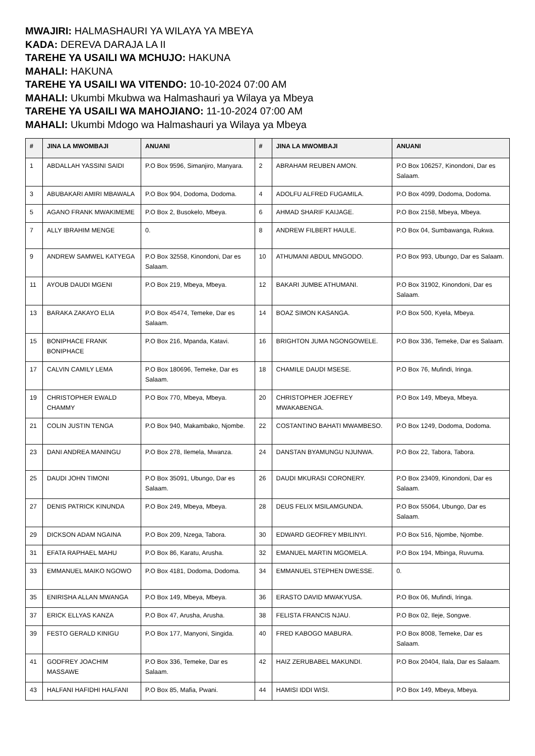MWAJIRI: HALMASHAURI YA WILAYA YA MBEYA
KADA: DEREVA DARAJA LA II
TAREHE YA USAILI WA MCHUJO: HAKUNA
MAHALI: HAKUNA
TAREHE YA USAILI WA VITENDO: 10-10-2024 07:00 AM
MAHALI: Ukumbi Mkubwa wa Halmashauri ya Wilaya ya Mbeya
TAREHE YA USAILI WA MAHOJIANO: 11-10-2024 07:00 AM
MAHALI: Ukumbi Mdogo wa Halmashauri ya Wilaya ya Mbeya
| # | JINA LA MWOMBAJI | ANUANI | # | JINA LA MWOMBAJI | ANUANI |
| --- | --- | --- | --- | --- | --- |
| 1 | ABDALLAH YASSINI SAIDI | P.O Box 9596, Simanjiro, Manyara. | 2 | ABRAHAM REUBEN AMON. | P.O Box 106257, Kinondoni, Dar es Salaam. |
| 3 | ABUBAKARI AMIRI MBAWALA | P.O Box 904, Dodoma, Dodoma. | 4 | ADOLFU ALFRED FUGAMILA. | P.O Box 4099, Dodoma, Dodoma. |
| 5 | AGANO FRANK MWAKIMEME | P.O Box 2, Busokelo, Mbeya. | 6 | AHMAD SHARIF KAIJAGE. | P.O Box 2158, Mbeya, Mbeya. |
| 7 | ALLY IBRAHIM MENGE | 0. | 8 | ANDREW FILBERT HAULE. | P.O Box 04, Sumbawanga, Rukwa. |
| 9 | ANDREW SAMWEL KATYEGA | P.O Box 32558, Kinondoni, Dar es Salaam. | 10 | ATHUMANI ABDUL MNGODO. | P.O Box 993, Ubungo, Dar es Salaam. |
| 11 | AYOUB DAUDI MGENI | P.O Box 219, Mbeya, Mbeya. | 12 | BAKARI JUMBE ATHUMANI. | P.O Box 31902, Kinondoni, Dar es Salaam. |
| 13 | BARAKA ZAKAYO ELIA | P.O Box 45474, Temeke, Dar es Salaam. | 14 | BOAZ SIMON KASANGA. | P.O Box 500, Kyela, Mbeya. |
| 15 | BONIPHACE FRANK BONIPHACE | P.O Box 216, Mpanda, Katavi. | 16 | BRIGHTON JUMA NGONGOWELE. | P.O Box 336, Temeke, Dar es Salaam. |
| 17 | CALVIN CAMILY LEMA | P.O Box 180696, Temeke, Dar es Salaam. | 18 | CHAMILE DAUDI MSESE. | P.O Box 76, Mufindi, Iringa. |
| 19 | CHRISTOPHER EWALD CHAMMY | P.O Box 770, Mbeya, Mbeya. | 20 | CHRISTOPHER JOEFREY MWAKABENGA. | P.O Box 149, Mbeya, Mbeya. |
| 21 | COLIN JUSTIN TENGA | P.O Box 940, Makambako, Njombe. | 22 | COSTANTINO BAHATI MWAMBESO. | P.O Box 1249, Dodoma, Dodoma. |
| 23 | DANI ANDREA MANINGU | P.O Box 278, Ilemela, Mwanza. | 24 | DANSTAN BYAMUNGU NJUNWA. | P.O Box 22, Tabora, Tabora. |
| 25 | DAUDI JOHN TIMONI | P.O Box 35091, Ubungo, Dar es Salaam. | 26 | DAUDI MKURASI CORONERY. | P.O Box 23409, Kinondoni, Dar es Salaam. |
| 27 | DENIS PATRICK KINUNDA | P.O Box 249, Mbeya, Mbeya. | 28 | DEUS FELIX MSILAMGUNDA. | P.O Box 55064, Ubungo, Dar es Salaam. |
| 29 | DICKSON ADAM NGAINA | P.O Box 209, Nzega, Tabora. | 30 | EDWARD GEOFREY MBILINYI. | P.O Box 516, Njombe, Njombe. |
| 31 | EFATA RAPHAEL MAHU | P.O Box 86, Karatu, Arusha. | 32 | EMANUEL MARTIN MGOMELA. | P.O Box 194, Mbinga, Ruvuma. |
| 33 | EMMANUEL MAIKO NGOWO | P.O Box 4181, Dodoma, Dodoma. | 34 | EMMANUEL STEPHEN DWESSE. | 0. |
| 35 | ENIRISHA ALLAN MWANGA | P.O Box 149, Mbeya, Mbeya. | 36 | ERASTO DAVID MWAKYUSA. | P.O Box 06, Mufindi, Iringa. |
| 37 | ERICK ELLYAS KANZA | P.O Box 47, Arusha, Arusha. | 38 | FELISTA FRANCIS NJAU. | P.O Box 02, Ileje, Songwe. |
| 39 | FESTO GERALD KINIGU | P.O Box 177, Manyoni, Singida. | 40 | FRED KABOGO MABURA. | P.O Box 8008, Temeke, Dar es Salaam. |
| 41 | GODFREY JOACHIM MASSAWE | P.O Box 336, Temeke, Dar es Salaam. | 42 | HAIZ ZERUBABEL MAKUNDI. | P.O Box 20404, Ilala, Dar es Salaam. |
| 43 | HALFANI HAFIDHI HALFANI | P.O Box 85, Mafia, Pwani. | 44 | HAMISI IDDI WISI. | P.O Box 149, Mbeya, Mbeya. |